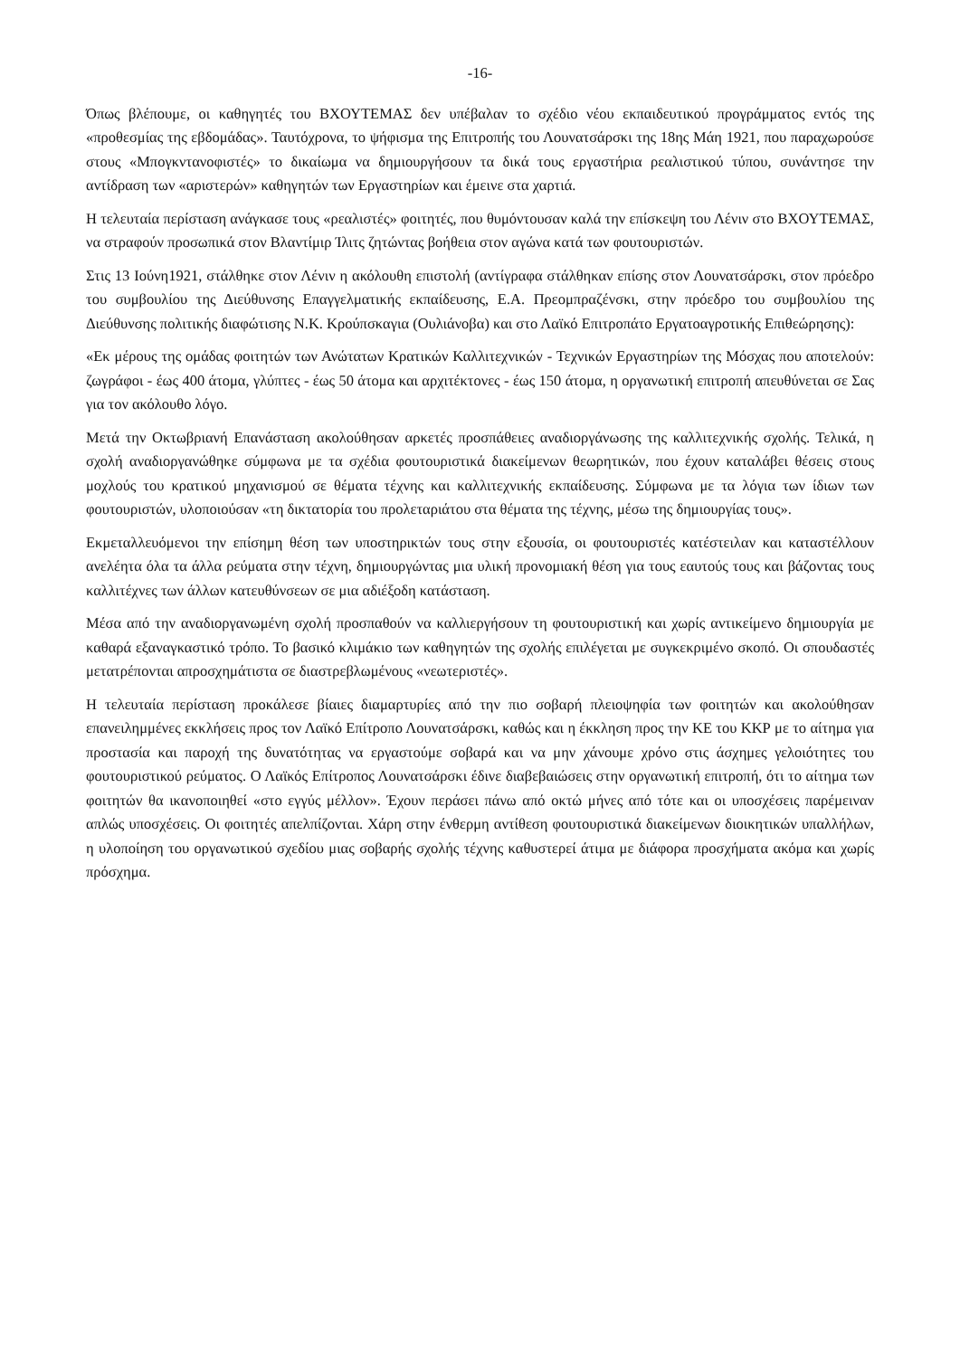-16-
Όπως βλέπουμε, οι καθηγητές του ΒΧΟΥΤΕΜΑΣ δεν υπέβαλαν το σχέδιο νέου εκπαιδευτικού προγράμματος εντός της «προθεσμίας της εβδομάδας». Ταυτόχρονα, το ψήφισμα της Επιτροπής του Λουνατσάρσκι της 18ης Μάη 1921, που παραχωρούσε στους «Μπογκντανοφιστές» το δικαίωμα να δημιουργήσουν τα δικά τους εργαστήρια ρεαλιστικού τύπου, συνάντησε την αντίδραση των «αριστερών» καθηγητών των Εργαστηρίων και έμεινε στα χαρτιά.
Η τελευταία περίσταση ανάγκασε τους «ρεαλιστές» φοιτητές, που θυμόντουσαν καλά την επίσκεψη του Λένιν στο ΒΧΟΥΤΕΜΑΣ, να στραφούν προσωπικά στον Βλαντίμιρ Ίλιτς ζητώντας βοήθεια στον αγώνα κατά των φουτουριστών.
Στις 13 Ιούνη1921, στάλθηκε στον Λένιν η ακόλουθη επιστολή (αντίγραφα στάλθηκαν επίσης στον Λουνατσάρσκι, στον πρόεδρο του συμβουλίου της Διεύθυνσης Επαγγελματικής εκπαίδευσης, Ε.Α. Πρεομπραζένσκι, στην πρόεδρο του συμβουλίου της Διεύθυνσης πολιτικής διαφώτισης Ν.Κ. Κρούπσκαγια (Ουλιάνοβα) και στο Λαϊκό Επιτροπάτο Εργατοαγροτικής Επιθεώρησης):
«Εκ μέρους της ομάδας φοιτητών των Ανώτατων Κρατικών Καλλιτεχνικών - Τεχνικών Εργαστηρίων της Μόσχας που αποτελούν: ζωγράφοι - έως 400 άτομα, γλύπτες - έως 50 άτομα και αρχιτέκτονες - έως 150 άτομα, η οργανωτική επιτροπή απευθύνεται σε Σας για τον ακόλουθο λόγο.
Μετά την Οκτωβριανή Επανάσταση ακολούθησαν αρκετές προσπάθειες αναδιοργάνωσης της καλλιτεχνικής σχολής. Τελικά, η σχολή αναδιοργανώθηκε σύμφωνα με τα σχέδια φουτουριστικά διακείμενων θεωρητικών, που έχουν καταλάβει θέσεις στους μοχλούς του κρατικού μηχανισμού σε θέματα τέχνης και καλλιτεχνικής εκπαίδευσης. Σύμφωνα με τα λόγια των ίδιων των φουτουριστών, υλοποιούσαν «τη δικτατορία του προλεταριάτου στα θέματα της τέχνης, μέσω της δημιουργίας τους».
Εκμεταλλευόμενοι την επίσημη θέση των υποστηρικτών τους στην εξουσία, οι φουτουριστές κατέστειλαν και καταστέλλουν ανελέητα όλα τα άλλα ρεύματα στην τέχνη, δημιουργώντας μια υλική προνομιακή θέση για τους εαυτούς τους και βάζοντας τους καλλιτέχνες των άλλων κατευθύνσεων σε μια αδιέξοδη κατάσταση.
Μέσα από την αναδιοργανωμένη σχολή προσπαθούν να καλλιεργήσουν τη φουτουριστική και χωρίς αντικείμενο δημιουργία με καθαρά εξαναγκαστικό τρόπο. Το βασικό κλιμάκιο των καθηγητών της σχολής επιλέγεται με συγκεκριμένο σκοπό. Οι σπουδαστές μετατρέπονται απροσχημάτιστα σε διαστρεβλωμένους «νεωτεριστές».
Η τελευταία περίσταση προκάλεσε βίαιες διαμαρτυρίες από την πιο σοβαρή πλειοψηφία των φοιτητών και ακολούθησαν επανειλημμένες εκκλήσεις προς τον Λαϊκό Επίτροπο Λουνατσάρσκι, καθώς και η έκκληση προς την ΚΕ του ΚΚΡ με το αίτημα για προστασία και παροχή της δυνατότητας να εργαστούμε σοβαρά και να μην χάνουμε χρόνο στις άσχημες γελοιότητες του φουτουριστικού ρεύματος. Ο Λαϊκός Επίτροπος Λουνατσάρσκι έδινε διαβεβαιώσεις στην οργανωτική επιτροπή, ότι το αίτημα των φοιτητών θα ικανοποιηθεί «στο εγγύς μέλλον». Έχουν περάσει πάνω από οκτώ μήνες από τότε και οι υποσχέσεις παρέμειναν απλώς υποσχέσεις. Οι φοιτητές απελπίζονται. Χάρη στην ένθερμη αντίθεση φουτουριστικά διακείμενων διοικητικών υπαλλήλων, η υλοποίηση του οργανωτικού σχεδίου μιας σοβαρής σχολής τέχνης καθυστερεί άτιμα με διάφορα προσχήματα ακόμα και χωρίς πρόσχημα.